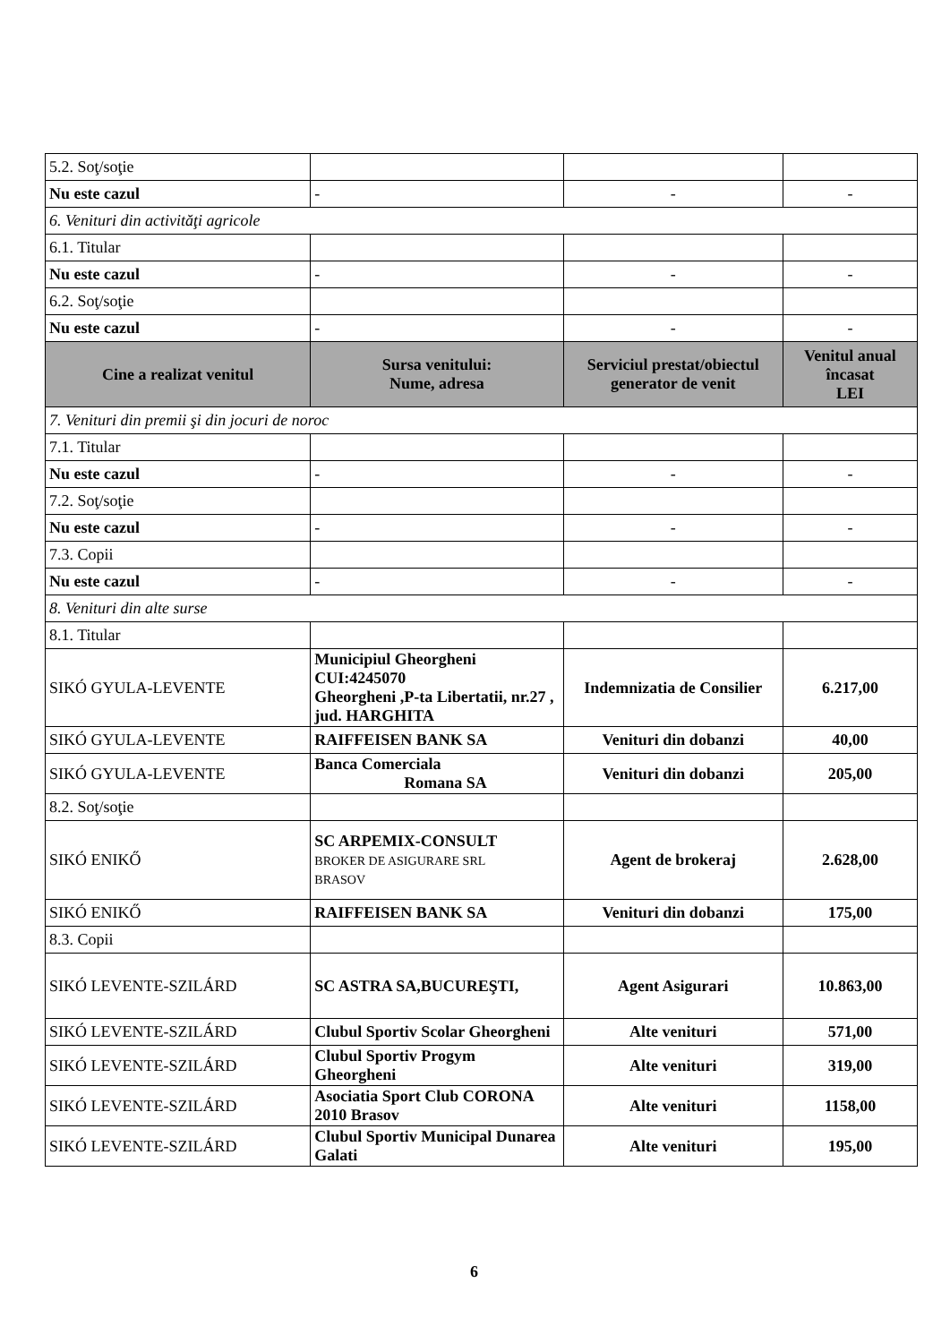| 5.2. Soţ/soţie | | | |
| Nu este cazul | - | - | - |
| 6. Venituri din activităţi agricole | | | |
| 6.1. Titular | | | |
| Nu este cazul | - | - | - |
| 6.2. Soţ/soţie | | | |
| Nu este cazul | - | - | - |
| Cine a realizat venitul | Sursa venitului: Nume, adresa | Serviciul prestat/obiectul generator de venit | Venitul anual încasat LEI |
| 7. Venituri din premii şi din jocuri de noroc | | | |
| 7.1. Titular | | | |
| Nu este cazul | - | - | - |
| 7.2. Soţ/soţie | | | |
| Nu este cazul | - | - | - |
| 7.3. Copii | | | |
| Nu este cazul | - | - | - |
| 8. Venituri din alte surse | | | |
| 8.1. Titular | | | |
| SIKÓ GYULA-LEVENTE | Municipiul Gheorgheni CUI:4245070 Gheorgheni ,P-ta Libertatii, nr.27 , jud. HARGHITA | Indemnizatia de Consilier | 6.217,00 |
| SIKÓ GYULA-LEVENTE | RAIFFEISEN BANK SA | Venituri din dobanzi | 40,00 |
| SIKÓ GYULA-LEVENTE | Banca Comerciala Romana SA | Venituri din dobanzi | 205,00 |
| 8.2. Soţ/soţie | | | |
| SIKÓ ENIKŐ | SC ARPEMIX-CONSULT BROKER DE ASIGURARE SRL BRASOV | Agent de brokeraj | 2.628,00 |
| SIKÓ ENIKŐ | RAIFFEISEN BANK SA | Venituri din dobanzi | 175,00 |
| 8.3. Copii | | | |
| SIKÓ LEVENTE-SZILÁRD | SC ASTRA SA,BUCUREŞTI, | Agent Asigurari | 10.863,00 |
| SIKÓ LEVENTE-SZILÁRD | Clubul Sportiv Scolar Gheorgheni | Alte venituri | 571,00 |
| SIKÓ LEVENTE-SZILÁRD | Clubul Sportiv Progym Gheorgheni | Alte venituri | 319,00 |
| SIKÓ LEVENTE-SZILÁRD | Asociatia Sport Club CORONA 2010 Brasov | Alte venituri | 1158,00 |
| SIKÓ LEVENTE-SZILÁRD | Clubul Sportiv Municipal Dunarea Galati | Alte venituri | 195,00 |
6